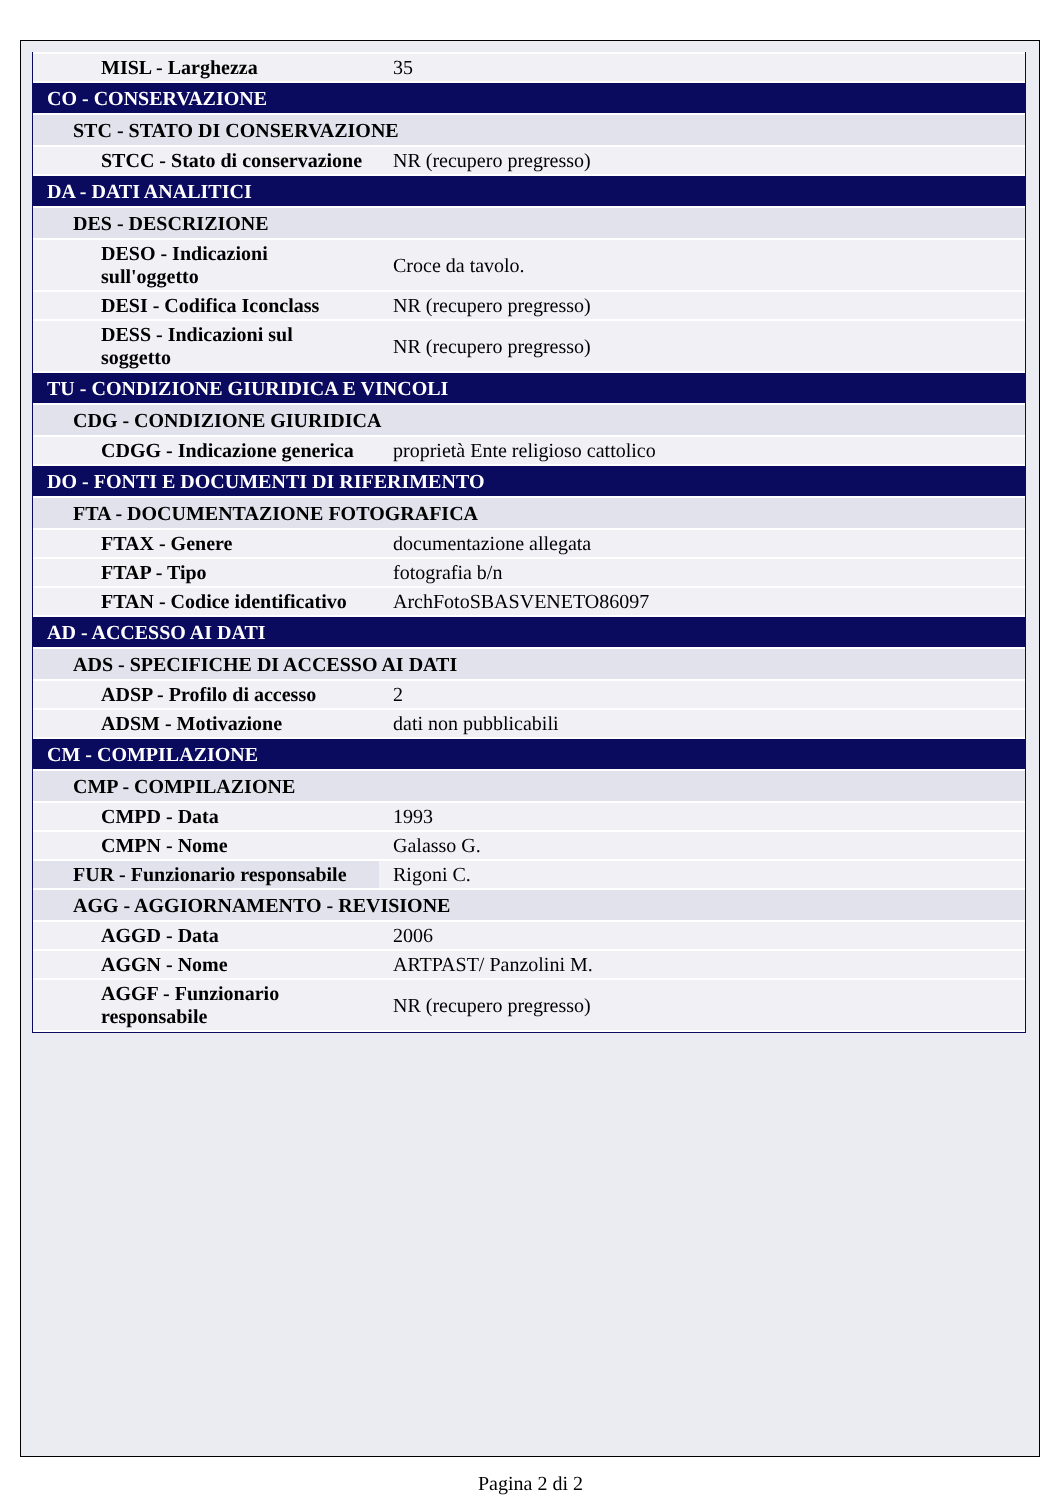| MISL - Larghezza | 35 |
| CO - CONSERVAZIONE | |
| STC - STATO DI CONSERVAZIONE | |
| STCC - Stato di conservazione | NR (recupero pregresso) |
| DA - DATI ANALITICI | |
| DES - DESCRIZIONE | |
| DESO - Indicazioni sull'oggetto | Croce da tavolo. |
| DESI - Codifica Iconclass | NR (recupero pregresso) |
| DESS - Indicazioni sul soggetto | NR (recupero pregresso) |
| TU - CONDIZIONE GIURIDICA E VINCOLI | |
| CDG - CONDIZIONE GIURIDICA | |
| CDGG - Indicazione generica | proprietà Ente religioso cattolico |
| DO - FONTI E DOCUMENTI DI RIFERIMENTO | |
| FTA - DOCUMENTAZIONE FOTOGRAFICA | |
| FTAX - Genere | documentazione allegata |
| FTAP - Tipo | fotografia b/n |
| FTAN - Codice identificativo | ArchFotoSBASVENETO86097 |
| AD - ACCESSO AI DATI | |
| ADS - SPECIFICHE DI ACCESSO AI DATI | |
| ADSP - Profilo di accesso | 2 |
| ADSM - Motivazione | dati non pubblicabili |
| CM - COMPILAZIONE | |
| CMP - COMPILAZIONE | |
| CMPD - Data | 1993 |
| CMPN - Nome | Galasso G. |
| FUR - Funzionario responsabile | Rigoni C. |
| AGG - AGGIORNAMENTO - REVISIONE | |
| AGGD - Data | 2006 |
| AGGN - Nome | ARTPAST/ Panzolini M. |
| AGGF - Funzionario responsabile | NR (recupero pregresso) |
Pagina 2 di 2